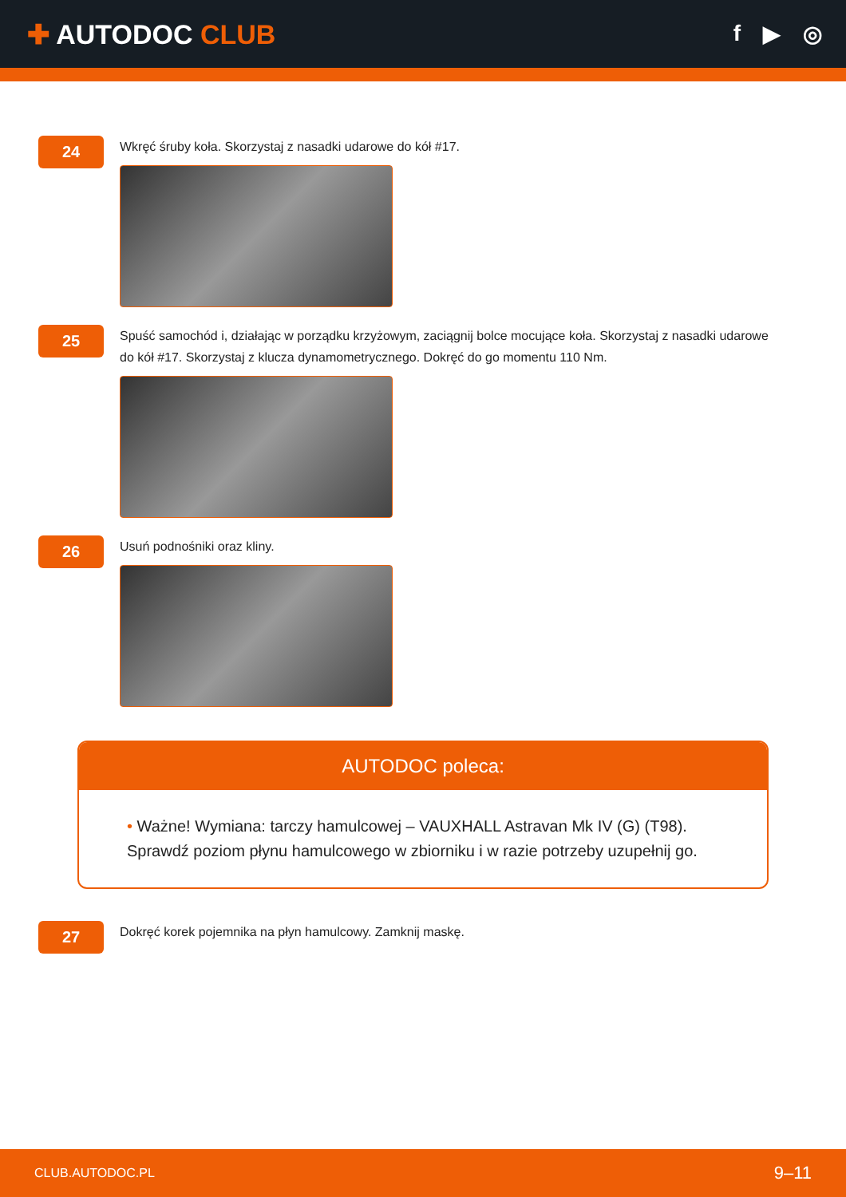✚ AUTODOC CLUB
f ▶ ◎
24
Wkręć śruby koła. Skorzystaj z nasadki udarowe do kół #17.
25
Spuść samochód i, działając w porządku krzyżowym, zaciągnij bolce mocujące koła. Skorzystaj z nasadki udarowe do kół #17. Skorzystaj z klucza dynamometrycznego. Dokręć do go momentu 110 Nm.
26
Usuń podnośniki oraz kliny.
AUTODOC poleca:
• Ważne! Wymiana: tarczy hamulcowej – VAUXHALL Astravan Mk IV (G) (T98). Sprawdź poziom płynu hamulcowego w zbiorniku i w razie potrzeby uzupełnij go.
27
Dokręć korek pojemnika na płyn hamulcowy. Zamknij maskę.
CLUB.AUTODOC.PL 9–11